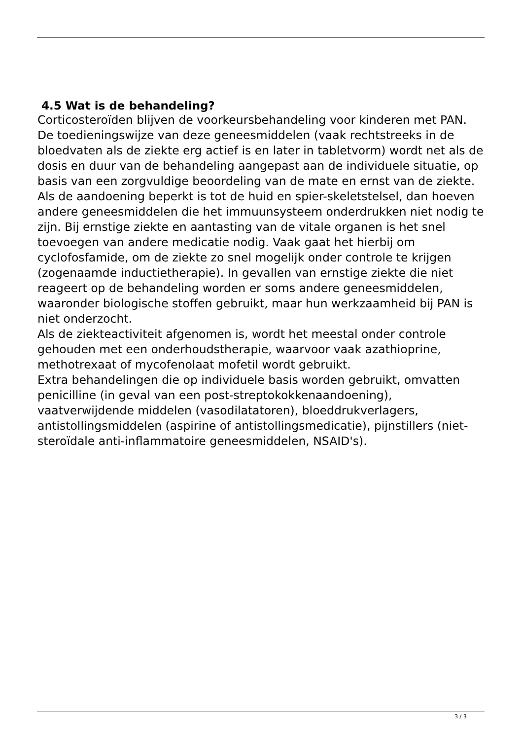4.5 Wat is de behandeling?
Corticosteroïden blijven de voorkeursbehandeling voor kinderen met PAN. De toedieningswijze van deze geneesmiddelen (vaak rechtstreeks in de bloedvaten als de ziekte erg actief is en later in tabletvorm) wordt net als de dosis en duur van de behandeling aangepast aan de individuele situatie, op basis van een zorgvuldige beoordeling van de mate en ernst van de ziekte. Als de aandoening beperkt is tot de huid en spier-skeletstelsel, dan hoeven andere geneesmiddelen die het immuunsysteem onderdrukken niet nodig te zijn. Bij ernstige ziekte en aantasting van de vitale organen is het snel toevoegen van andere medicatie nodig. Vaak gaat het hierbij om cyclofosfamide, om de ziekte zo snel mogelijk onder controle te krijgen (zogenaamde inductietherapie). In gevallen van ernstige ziekte die niet reageert op de behandeling worden er soms andere geneesmiddelen, waaronder biologische stoffen gebruikt, maar hun werkzaamheid bij PAN is niet onderzocht.
Als de ziekteactiviteit afgenomen is, wordt het meestal onder controle gehouden met een onderhoudstherapie, waarvoor vaak azathioprine, methotrexaat of mycofenolaat mofetil wordt gebruikt.
Extra behandelingen die op individuele basis worden gebruikt, omvatten penicilline (in geval van een post-streptokokkenaandoening), vaatverwijdende middelen (vasodilatatoren), bloeddrukverlagers, antistollingsmiddelen (aspirine of antistollingsmedicatie), pijnstillers (niet-steroïdale anti-inflammatoire geneesmiddelen, NSAID's).
3 / 3